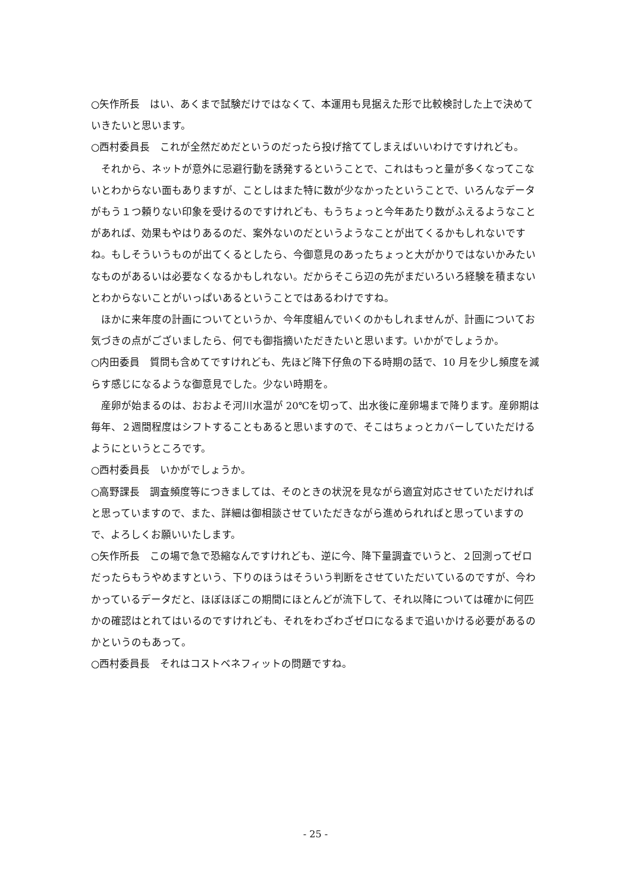○矢作所長　はい、あくまで試験だけではなくて、本運用も見据えた形で比較検討した上で決めていきたいと思います。
○西村委員長　これが全然だめだというのだったら投げ捨ててしまえばいいわけですけれども。
それから、ネットが意外に忌避行動を誘発するということで、これはもっと量が多くなってこないとわからない面もありますが、ことしはまた特に数が少なかったということで、いろんなデータがもう１つ頼りない印象を受けるのですけれども、もうちょっと今年あたり数がふえるようなことがあれば、効果もやはりあるのだ、案外ないのだというようなことが出てくるかもしれないですね。もしそういうものが出てくるとしたら、今御意見のあったちょっと大がかりではないかみたいなものがあるいは必要なくなるかもしれない。だからそこら辺の先がまだいろいろ経験を積まないとわからないことがいっぱいあるということではあるわけですね。
ほかに来年度の計画についてというか、今年度組んでいくのかもしれませんが、計画についてお気づきの点がございましたら、何でも御指摘いただきたいと思います。いかがでしょうか。
○内田委員　質問も含めてですけれども、先ほど降下仔魚の下る時期の話で、10 月を少し頻度を減らす感じになるような御意見でした。少ない時期を。
産卵が始まるのは、おおよそ河川水温が 20℃を切って、出水後に産卵場まで降ります。産卵期は毎年、２週間程度はシフトすることもあると思いますので、そこはちょっとカバーしていただけるようにというところです。
○西村委員長　いかがでしょうか。
○高野課長　調査頻度等につきましては、そのときの状況を見ながら適宜対応させていただければと思っていますので、また、詳細は御相談させていただきながら進められればと思っていますので、よろしくお願いいたします。
○矢作所長　この場で急で恐縮なんですけれども、逆に今、降下量調査でいうと、２回測ってゼロだったらもうやめますという、下りのほうはそういう判断をさせていただいているのですが、今わかっているデータだと、ほぼほぼこの期間にほとんどが流下して、それ以降については確かに何匹かの確認はとれてはいるのですけれども、それをわざわざゼロになるまで追いかける必要があるのかというのもあって。
○西村委員長　それはコストベネフィットの問題ですね。
- 25 -